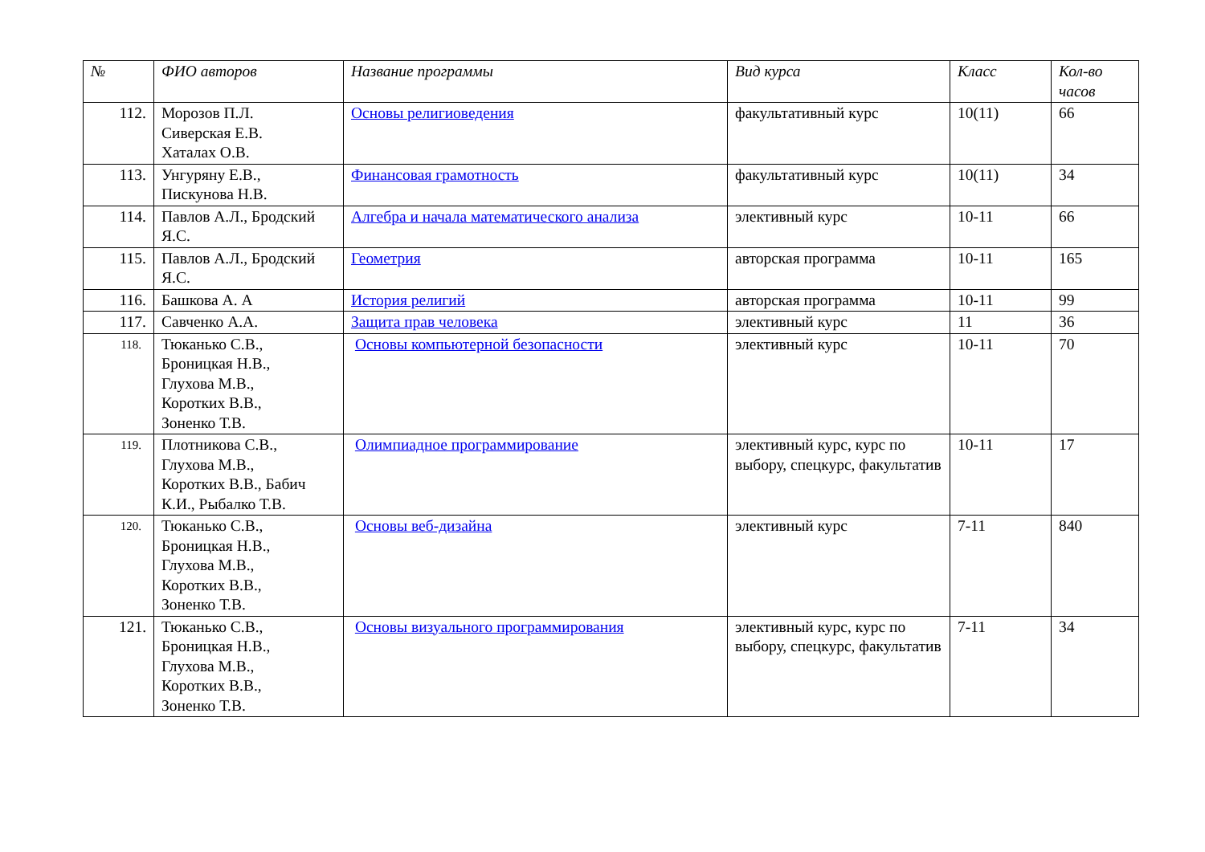| № | ФИО авторов | Название программы | Вид курса | Класс | Кол-во часов |
| --- | --- | --- | --- | --- | --- |
| 112. | Морозов П.Л. Сиверская Е.В. Хаталах О.В. | Основы религиоведения | факультативный курс | 10(11) | 66 |
| 113. | Унгуряну Е.В., Пискунова Н.В. | Финансовая грамотность | факультативный курс | 10(11) | 34 |
| 114. | Павлов А.Л., Бродский Я.С. | Алгебра и начала математического анализа | элективный курс | 10-11 | 66 |
| 115. | Павлов А.Л., Бродский Я.С. | Геометрия | авторская программа | 10-11 | 165 |
| 116. | Башкова А. А | История религий | авторская программа | 10-11 | 99 |
| 117. | Савченко А.А. | Защита прав человека | элективный курс | 11 | 36 |
| 118. | Тюканько С.В., Броницкая Н.В., Глухова М.В., Коротких В.В., Зоненко Т.В. | Основы компьютерной безопасности | элективный курс | 10-11 | 70 |
| 119. | Плотникова С.В., Глухова М.В., Коротких В.В., Бабич К.И., Рыбалко Т.В. | Олимпиадное программирование | элективный курс, курс по выбору, спецкурс, факультатив | 10-11 | 17 |
| 120. | Тюканько С.В., Броницкая Н.В., Глухова М.В., Коротких В.В., Зоненко Т.В. | Основы веб-дизайна | элективный курс | 7-11 | 840 |
| 121. | Тюканько С.В., Броницкая Н.В., Глухова М.В., Коротких В.В., Зоненко Т.В. | Основы визуального программирования | элективный курс, курс по выбору, спецкурс, факультатив | 7-11 | 34 |